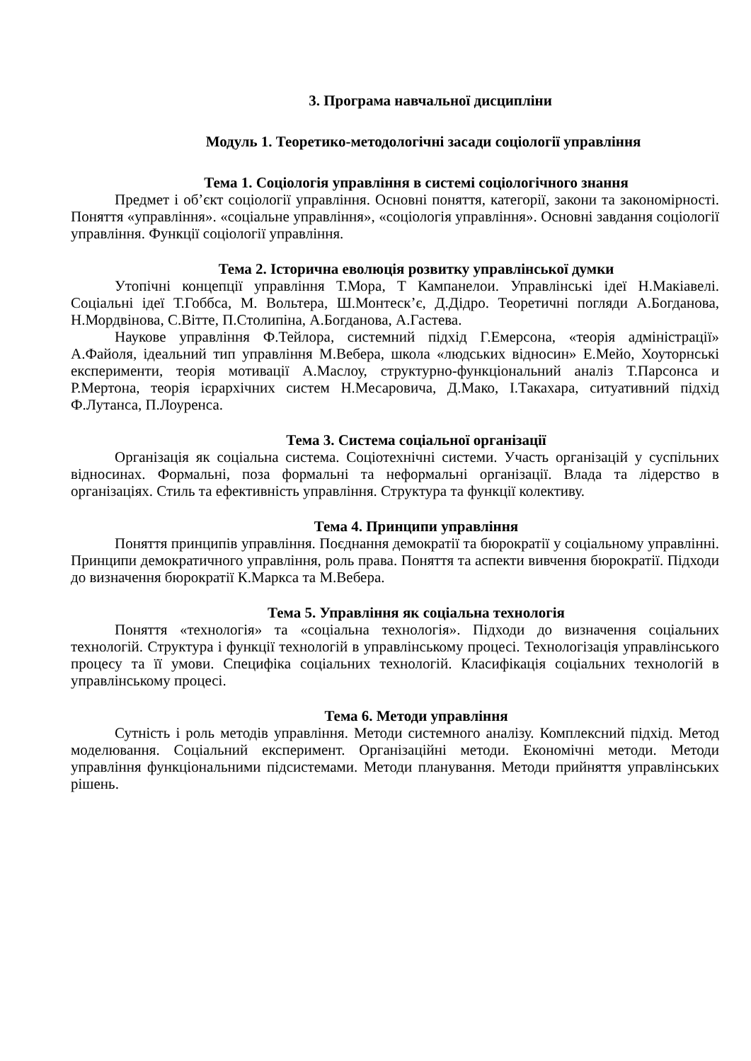3. Програма навчальної дисципліни
Модуль 1. Теоретико-методологічні засади соціології управління
Тема 1. Соціологія управління в системі соціологічного знання
Предмет і об’єкт соціології управління. Основні поняття, категорії, закони та закономірності. Поняття «управління». «соціальне управління», «соціологія управління». Основні завдання соціології управління. Функції соціології управління.
Тема 2. Історична еволюція розвитку управлінської думки
Утопічні концепції управління Т.Мора, Т Кампанелои. Управлінські ідеї Н.Макіавелі. Соціальні ідеї Т.Гоббса, М. Вольтера, Ш.Монтеск’є, Д.Дідро. Теоретичні погляди А.Богданова, Н.Мордвінова, С.Вітте, П.Столипіна, А.Богданова, А.Гастева.
Наукове управління Ф.Тейлора, системний підхід Г.Емерсона, «теорія адміністрації» А.Файоля, ідеальний тип управління М.Вебера, школа «людських відносин» Е.Мейо, Хоуторнські експерименти, теорія мотивації А.Маслоу, структурно-функціональний аналіз Т.Парсонса и Р.Мертона, теорія ієрархічних систем Н.Месаровича, Д.Мако, І.Такахара, ситуативний підхід Ф.Лутанса, П.Лоуренса.
Тема 3. Система соціальної організації
Організація як соціальна система. Соціотехнічні системи. Участь організацій у суспільних відносинах. Формальні, поза формальні та неформальні організації. Влада та лідерство в організаціях. Стиль та ефективність управління. Структура та функції колективу.
Тема 4. Принципи управління
Поняття принципів управління. Поєднання демократії та бюрократії у соціальному управлінні. Принципи демократичного управління, роль права. Поняття та аспекти вивчення бюрократії. Підходи до визначення бюрократії К.Маркса та М.Вебера.
Тема 5. Управління як соціальна технологія
Поняття «технологія» та «соціальна технологія». Підходи до визначення соціальних технологій. Структура і функції технологій в управлінському процесі. Технологізація управлінського процесу та її умови. Специфіка соціальних технологій. Класифікація соціальних технологій в управлінському процесі.
Тема 6. Методи управління
Сутність і роль методів управління. Методи системного аналізу. Комплексний підхід. Метод моделювання. Соціальний експеримент. Організаційні методи. Економічні методи. Методи управління функціональними підсистемами. Методи планування. Методи прийняття управлінських рішень.